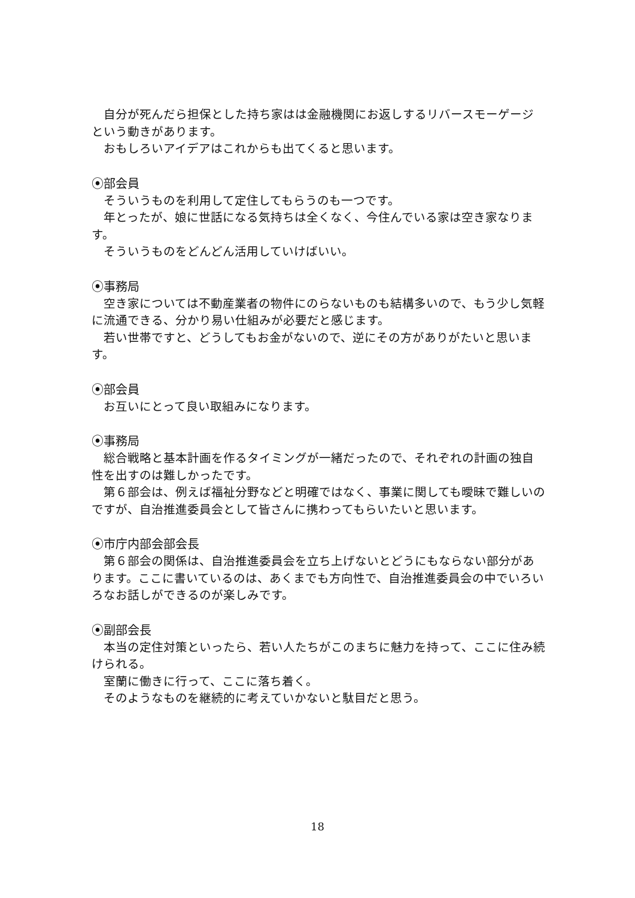自分が死んだら担保とした持ち家はは金融機関にお返しするリバースモーゲージという動きがあります。
おもしろいアイデアはこれからも出てくると思います。
⦿部会員
そういうものを利用して定住してもらうのも一つです。
年とったが、娘に世話になる気持ちは全くなく、今住んでいる家は空き家なります。
そういうものをどんどん活用していけばいい。
⦿事務局
空き家については不動産業者の物件にのらないものも結構多いので、もう少し気軽に流通できる、分かり易い仕組みが必要だと感じます。
若い世帯ですと、どうしてもお金がないので、逆にその方がありがたいと思います。
⦿部会員
お互いにとって良い取組みになります。
⦿事務局
総合戦略と基本計画を作るタイミングが一緒だったので、それぞれの計画の独自性を出すのは難しかったです。
第６部会は、例えば福祉分野などと明確ではなく、事業に関しても曖昧で難しいのですが、自治推進委員会として皆さんに携わってもらいたいと思います。
⦿市庁内部会部会長
第６部会の関係は、自治推進委員会を立ち上げないとどうにもならない部分があります。ここに書いているのは、あくまでも方向性で、自治推進委員会の中でいろいろなお話しができるのが楽しみです。
⦿副部会長
本当の定住対策といったら、若い人たちがこのまちに魅力を持って、ここに住み続けられる。
室蘭に働きに行って、ここに落ち着く。
そのようなものを継続的に考えていかないと駄目だと思う。
18